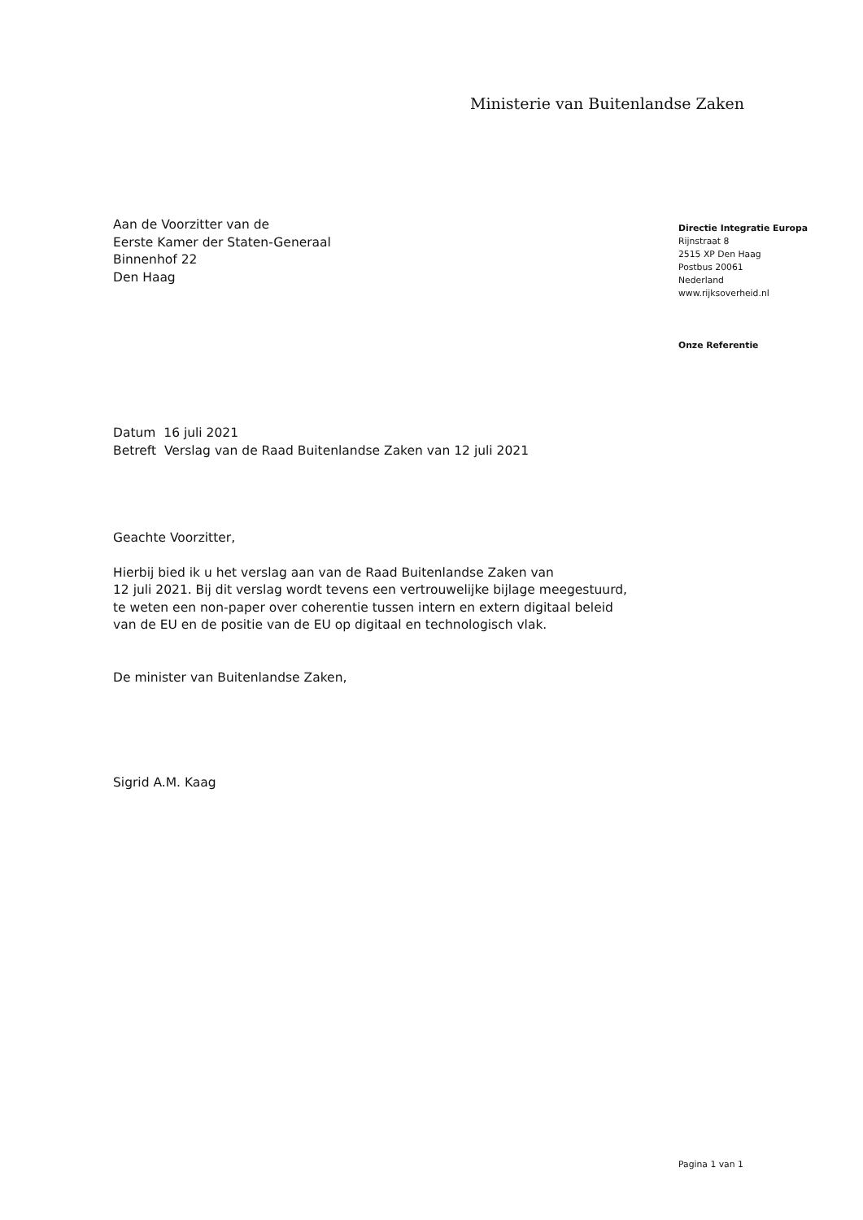Ministerie van Buitenlandse Zaken
Aan de Voorzitter van de
Eerste Kamer der Staten-Generaal
Binnenhof 22
Den Haag
Directie Integratie Europa
Rijnstraat 8
2515 XP Den Haag
Postbus 20061
Nederland
www.rijksoverheid.nl
Onze Referentie
Datum 16 juli 2021
Betreft Verslag van de Raad Buitenlandse Zaken van 12 juli 2021
Geachte Voorzitter,
Hierbij bied ik u het verslag aan van de Raad Buitenlandse Zaken van
12 juli 2021. Bij dit verslag wordt tevens een vertrouwelijke bijlage meegestuurd,
te weten een non-paper over coherentie tussen intern en extern digitaal beleid
van de EU en de positie van de EU op digitaal en technologisch vlak.
De minister van Buitenlandse Zaken,
Sigrid A.M. Kaag
Pagina 1 van 1